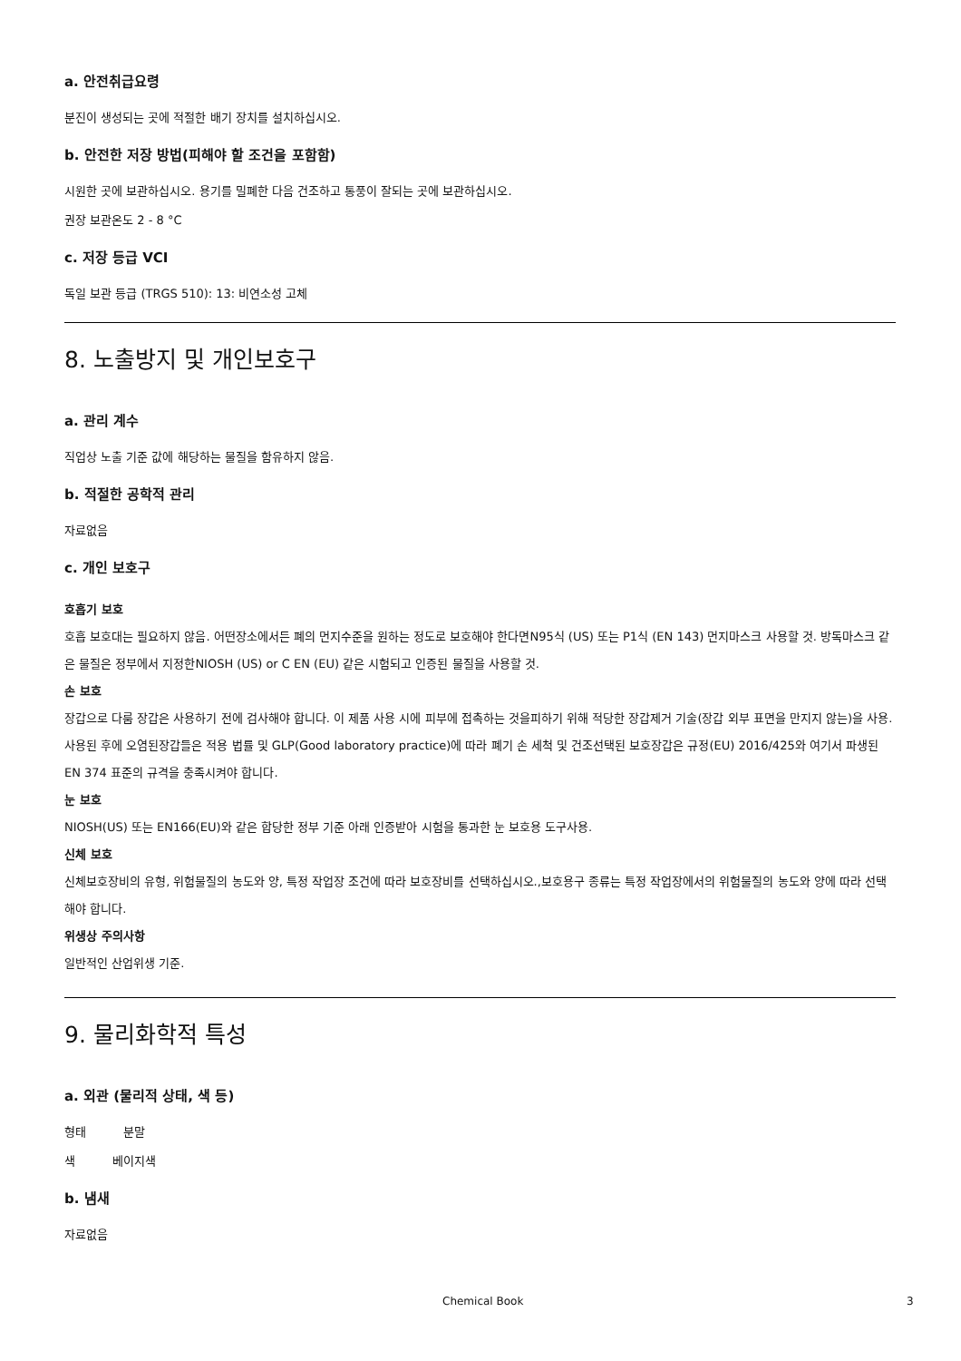a. 안전취급요령
분진이 생성되는 곳에 적절한 배기 장치를 설치하십시오.
b. 안전한 저장 방법(피해야 할 조건을 포함함)
시원한 곳에 보관하십시오. 용기를 밀폐한 다음 건조하고 통풍이 잘되는 곳에 보관하십시오.
권장 보관온도 2 - 8 °C
c. 저장 등급 VCI
독일 보관 등급 (TRGS 510): 13: 비연소성 고체
8. 노출방지 및 개인보호구
a. 관리 계수
직업상 노출 기준 값에 해당하는 물질을 함유하지 않음.
b. 적절한 공학적 관리
자료없음
c. 개인 보호구
호흡기 보호
호흡 보호대는 필요하지 않음. 어떤장소에서든 폐의 먼지수준을 원하는 정도로 보호해야 한다면N95식 (US) 또는 P1식 (EN 143) 먼지마스크 사용할 것. 방독마스크 같은 물질은 정부에서 지정한NIOSH (US) or C EN (EU) 같은 시험되고 인증된 물질을 사용할 것.
손 보호
장갑으로 다룸 장갑은 사용하기 전에 검사해야 합니다. 이 제품 사용 시에 피부에 접촉하는 것을피하기 위해 적당한 장갑제거 기술(장갑 외부 표면을 만지지 않는)을 사용. 사용된 후에 오염된장갑들은 적용 법률 및 GLP(Good laboratory practice)에 따라 폐기 손 세척 및 건조선택된 보호장갑은 규정(EU) 2016/425와 여기서 파생된 EN 374 표준의 규격을 충족시켜야 합니다.
눈 보호
NIOSH(US) 또는 EN166(EU)와 같은 합당한 정부 기준 아래 인증받아 시험을 통과한 눈 보호용 도구사용.
신체 보호
신체보호장비의 유형, 위험물질의 농도와 양, 특정 작업장 조건에 따라 보호장비를 선택하십시오.,보호용구 종류는 특정 작업장에서의 위험물질의 농도와 양에 따라 선택해야 합니다.
위생상 주의사항
일반적인 산업위생 기준.
9. 물리화학적 특성
a. 외관 (물리적 상태, 색 등)
형태 분말
색 베이지색
b. 냄새
자료없음
Chemical Book 3